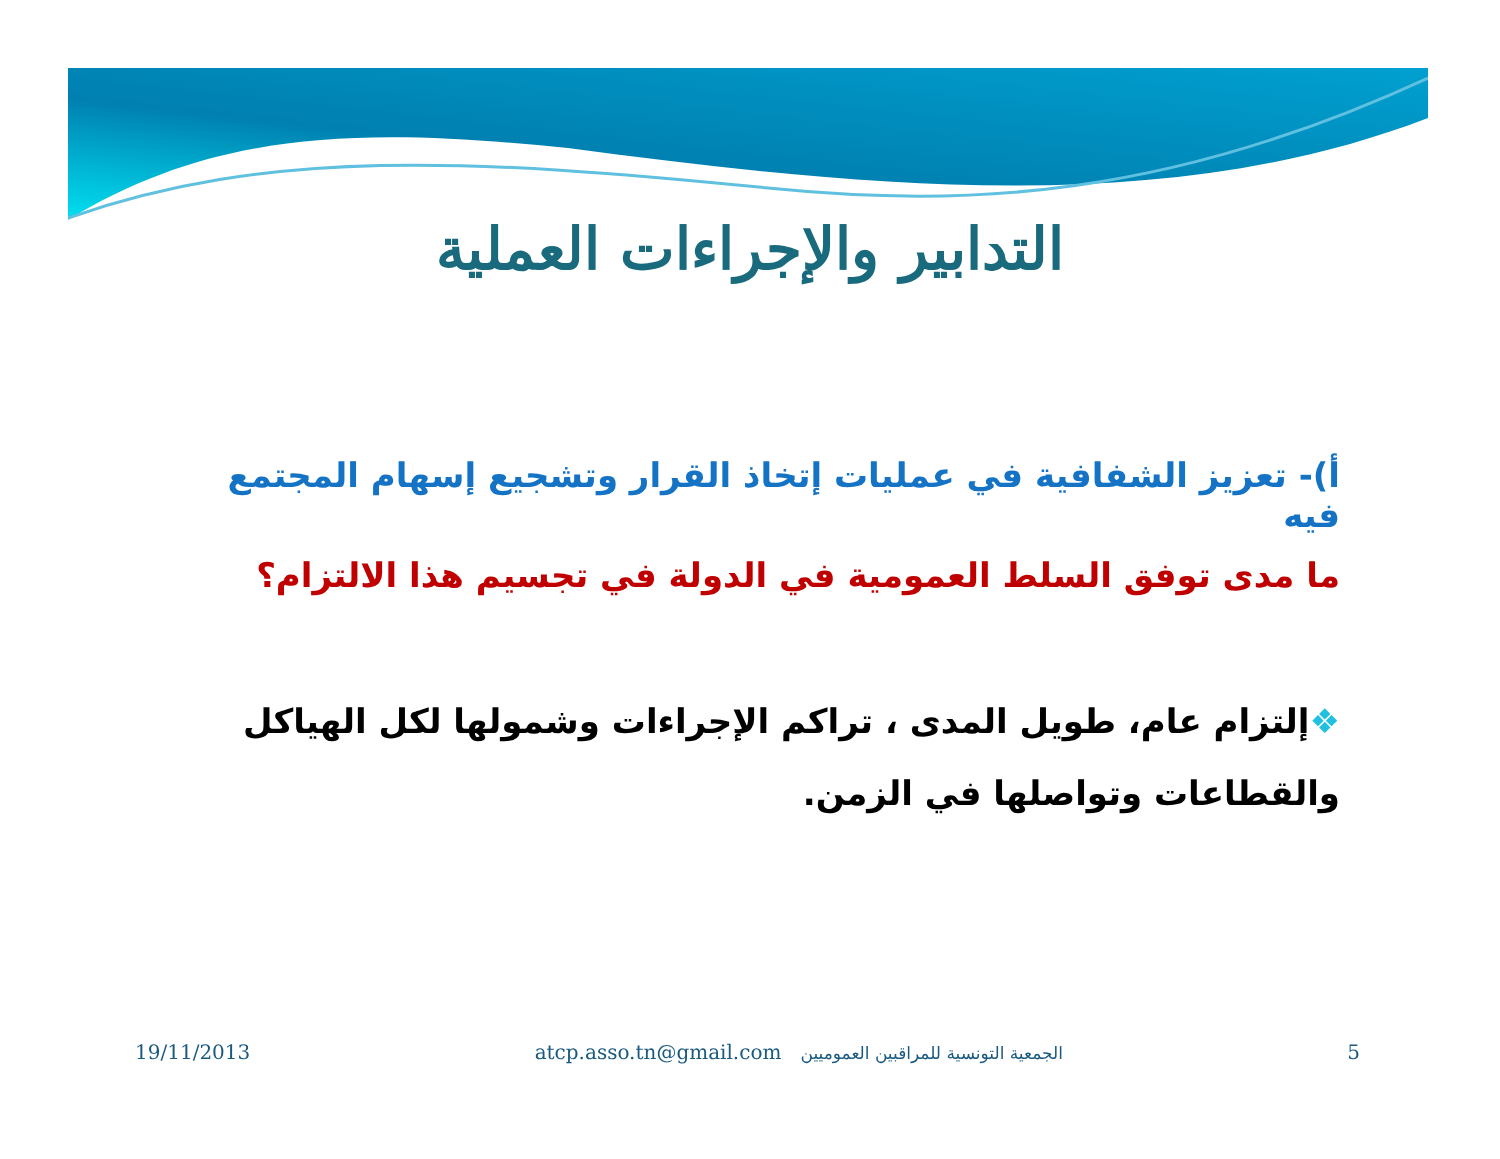التدابير والإجراءات العملية
أ)- تعزيز الشفافية في عمليات إتخاذ القرار وتشجيع إسهام المجتمع فيه
ما مدى توفق السلط العمومية في الدولة في تجسيم هذا الالتزام؟
❖إلتزام عام، طويل المدى ، تراكم الإجراءات وشمولها لكل الهياكل
والقطاعات وتواصلها في الزمن.
19/11/2013 atcp.asso.tn@gmail.com الجمعية التونسية للمراقبين العموميين 5